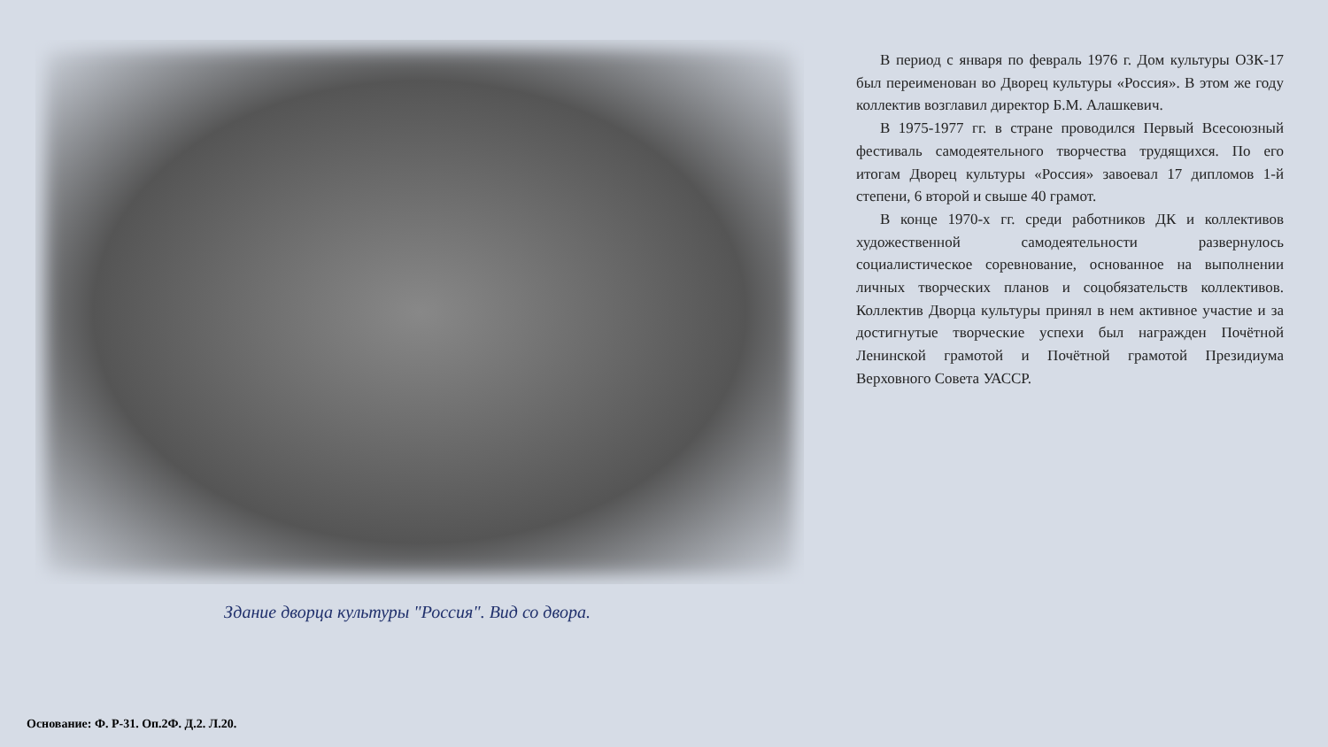Здание дворца культуры "Россия". Вид со двора.
В период с января по февраль 1976 г. Дом культуры ОЗК-17 был переименован во Дворец культуры «Россия». В этом же году коллектив возглавил директор Б.М. Алашкевич.
В 1975-1977 гг. в стране проводился Первый Всесоюзный фестиваль самодеятельного творчества трудящихся. По его итогам Дворец культуры «Россия» завоевал 17 дипломов 1-й степени, 6 второй и свыше 40 грамот.
В конце 1970-х гг. среди работников ДК и коллективов художественной самодеятельности развернулось социалистическое соревнование, основанное на выполнении личных творческих планов и соцобязательств коллективов. Коллектив Дворца культуры принял в нем активное участие и за достигнутые творческие успехи был награжден Почётной Ленинской грамотой и Почётной грамотой Президиума Верховного Совета УАССР.
Основание: Ф. Р-31. Оп.2Ф. Д.2. Л.20.